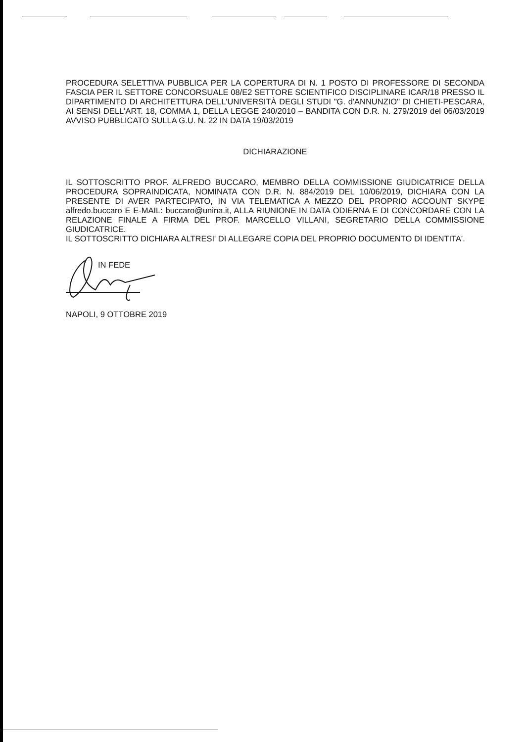PROCEDURA SELETTIVA PUBBLICA PER LA COPERTURA DI N. 1 POSTO DI PROFESSORE DI SECONDA FASCIA PER IL SETTORE CONCORSUALE 08/E2 SETTORE SCIENTIFICO DISCIPLINARE ICAR/18 PRESSO IL DIPARTIMENTO DI ARCHITETTURA DELL'UNIVERSITÀ DEGLI STUDI "G. d'ANNUNZIO" DI CHIETI-PESCARA, AI SENSI DELL'ART. 18, COMMA 1, DELLA LEGGE 240/2010 – BANDITA CON D.R. N. 279/2019 del 06/03/2019 AVVISO PUBBLICATO SULLA G.U. N. 22 IN DATA 19/03/2019
DICHIARAZIONE
IL SOTTOSCRITTO PROF. ALFREDO BUCCARO, MEMBRO DELLA COMMISSIONE GIUDICATRICE DELLA PROCEDURA SOPRAINDICATA, NOMINATA CON D.R. N. 884/2019 DEL 10/06/2019, DICHIARA CON LA PRESENTE DI AVER PARTECIPATO, IN VIA TELEMATICA A MEZZO DEL PROPRIO ACCOUNT SKYPE alfredo.buccaro E E-MAIL: buccaro@unina.it, ALLA RIUNIONE IN DATA ODIERNA E DI CONCORDARE CON LA RELAZIONE FINALE A FIRMA DEL PROF. MARCELLO VILLANI, SEGRETARIO DELLA COMMISSIONE GIUDICATRICE.
IL SOTTOSCRITTO DICHIARA ALTRESI' DI ALLEGARE COPIA DEL PROPRIO DOCUMENTO DI IDENTITA'.
IN FEDE
NAPOLI, 9 OTTOBRE 2019